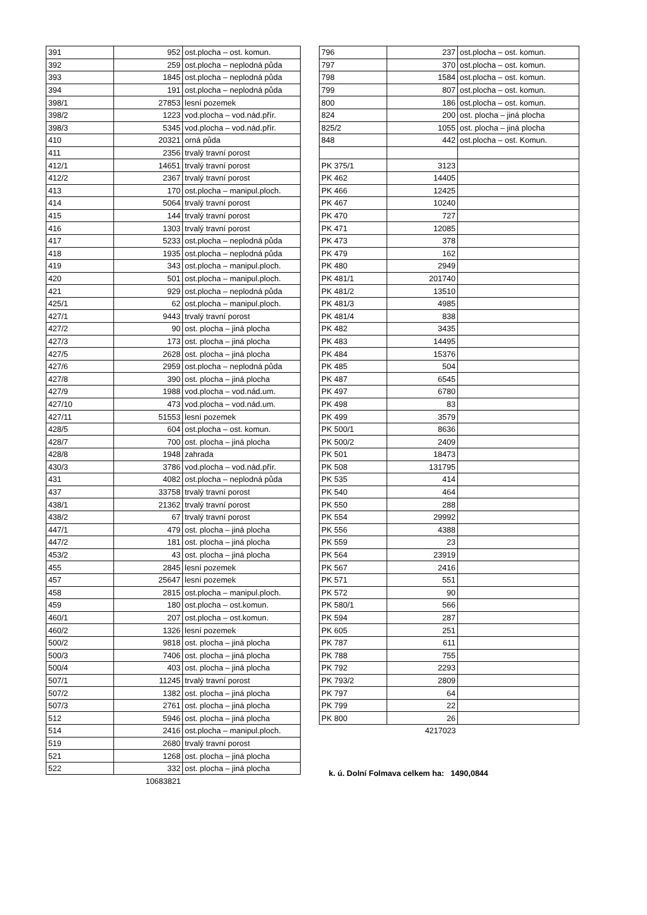| 391 | 952 | ost.plocha – ost. komun. |
| 392 | 259 | ost.plocha – neplodná půda |
| 393 | 1845 | ost.plocha – neplodná půda |
| 394 | 191 | ost.plocha – neplodná půda |
| 398/1 | 27853 | lesní pozemek |
| 398/2 | 1223 | vod.plocha – vod.nád.přír. |
| 398/3 | 5345 | vod.plocha – vod.nád.přír. |
| 410 | 20321 | orná půda |
| 411 | 2356 | trvalý travní porost |
| 412/1 | 14651 | trvalý travní porost |
| 412/2 | 2367 | trvalý travní porost |
| 413 | 170 | ost.plocha – manipul.ploch. |
| 414 | 5064 | trvalý travní porost |
| 415 | 144 | trvalý travní porost |
| 416 | 1303 | trvalý travní porost |
| 417 | 5233 | ost.plocha – neplodná půda |
| 418 | 1935 | ost.plocha – neplodná půda |
| 419 | 343 | ost.plocha – manipul.ploch. |
| 420 | 501 | ost.plocha – manipul.ploch. |
| 421 | 929 | ost.plocha – neplodná půda |
| 425/1 | 62 | ost.plocha – manipul.ploch. |
| 427/1 | 9443 | trvalý travní porost |
| 427/2 | 90 | ost. plocha – jiná plocha |
| 427/3 | 173 | ost. plocha – jiná plocha |
| 427/5 | 2628 | ost. plocha – jiná plocha |
| 427/6 | 2959 | ost.plocha – neplodná půda |
| 427/8 | 390 | ost. plocha – jiná plocha |
| 427/9 | 1988 | vod.plocha – vod.nád.um. |
| 427/10 | 473 | vod.plocha – vod.nád.um. |
| 427/11 | 51553 | lesní pozemek |
| 428/5 | 604 | ost.plocha – ost. komun. |
| 428/7 | 700 | ost. plocha – jiná plocha |
| 428/8 | 1948 | zahrada |
| 430/3 | 3786 | vod.plocha – vod.nád.přír. |
| 431 | 4082 | ost.plocha – neplodná půda |
| 437 | 33758 | trvalý travní porost |
| 438/1 | 21362 | trvalý travní porost |
| 438/2 | 67 | trvalý travní porost |
| 447/1 | 479 | ost. plocha – jiná plocha |
| 447/2 | 181 | ost. plocha – jiná plocha |
| 453/2 | 43 | ost. plocha – jiná plocha |
| 455 | 2845 | lesní pozemek |
| 457 | 25647 | lesní pozemek |
| 458 | 2815 | ost.plocha – manipul.ploch. |
| 459 | 180 | ost.plocha – ost.komun. |
| 460/1 | 207 | ost.plocha – ost.komun. |
| 460/2 | 1326 | lesní pozemek |
| 500/2 | 9818 | ost. plocha – jiná plocha |
| 500/3 | 7406 | ost. plocha – jiná plocha |
| 500/4 | 403 | ost. plocha – jiná plocha |
| 507/1 | 11245 | trvalý travní porost |
| 507/2 | 1382 | ost. plocha – jiná plocha |
| 507/3 | 2761 | ost. plocha – jiná plocha |
| 512 | 5946 | ost. plocha – jiná plocha |
| 514 | 2416 | ost.plocha – manipul.ploch. |
| 519 | 2680 | trvalý travní porost |
| 521 | 1268 | ost. plocha – jiná plocha |
| 522 | 332 | ost. plocha – jiná plocha |
| | 10683821 | |
| 796 | 237 | ost.plocha – ost. komun. |
| 797 | 370 | ost.plocha – ost. komun. |
| 798 | 1584 | ost.plocha – ost. komun. |
| 799 | 807 | ost.plocha – ost. komun. |
| 800 | 186 | ost.plocha – ost. komun. |
| 824 | 200 | ost. plocha – jiná plocha |
| 825/2 | 1055 | ost. plocha – jiná plocha |
| 848 | 442 | ost.plocha – ost. Komun. |
| PK 375/1 | 3123 | |
| PK 462 | 14405 | |
| PK 466 | 12425 | |
| PK 467 | 10240 | |
| PK 470 | 727 | |
| PK 471 | 12085 | |
| PK 473 | 378 | |
| PK 479 | 162 | |
| PK 480 | 2949 | |
| PK 481/1 | 201740 | |
| PK 481/2 | 13510 | |
| PK 481/3 | 4985 | |
| PK 481/4 | 838 | |
| PK 482 | 3435 | |
| PK 483 | 14495 | |
| PK 484 | 15376 | |
| PK 485 | 504 | |
| PK 487 | 6545 | |
| PK 497 | 6780 | |
| PK 498 | 83 | |
| PK 499 | 3579 | |
| PK 500/1 | 8636 | |
| PK 500/2 | 2409 | |
| PK 501 | 18473 | |
| PK 508 | 131795 | |
| PK 535 | 414 | |
| PK 540 | 464 | |
| PK 550 | 288 | |
| PK 554 | 29992 | |
| PK 556 | 4388 | |
| PK 559 | 23 | |
| PK 564 | 23919 | |
| PK 567 | 2416 | |
| PK 571 | 551 | |
| PK 572 | 90 | |
| PK 580/1 | 566 | |
| PK 594 | 287 | |
| PK 605 | 251 | |
| PK 787 | 611 | |
| PK 788 | 755 | |
| PK 792 | 2293 | |
| PK 793/2 | 2809 | |
| PK 797 | 64 | |
| PK 799 | 22 | |
| PK 800 | 26 | |
| | 4217023 | |
k. ú. Dolní Folmava celkem ha: 1490,0844